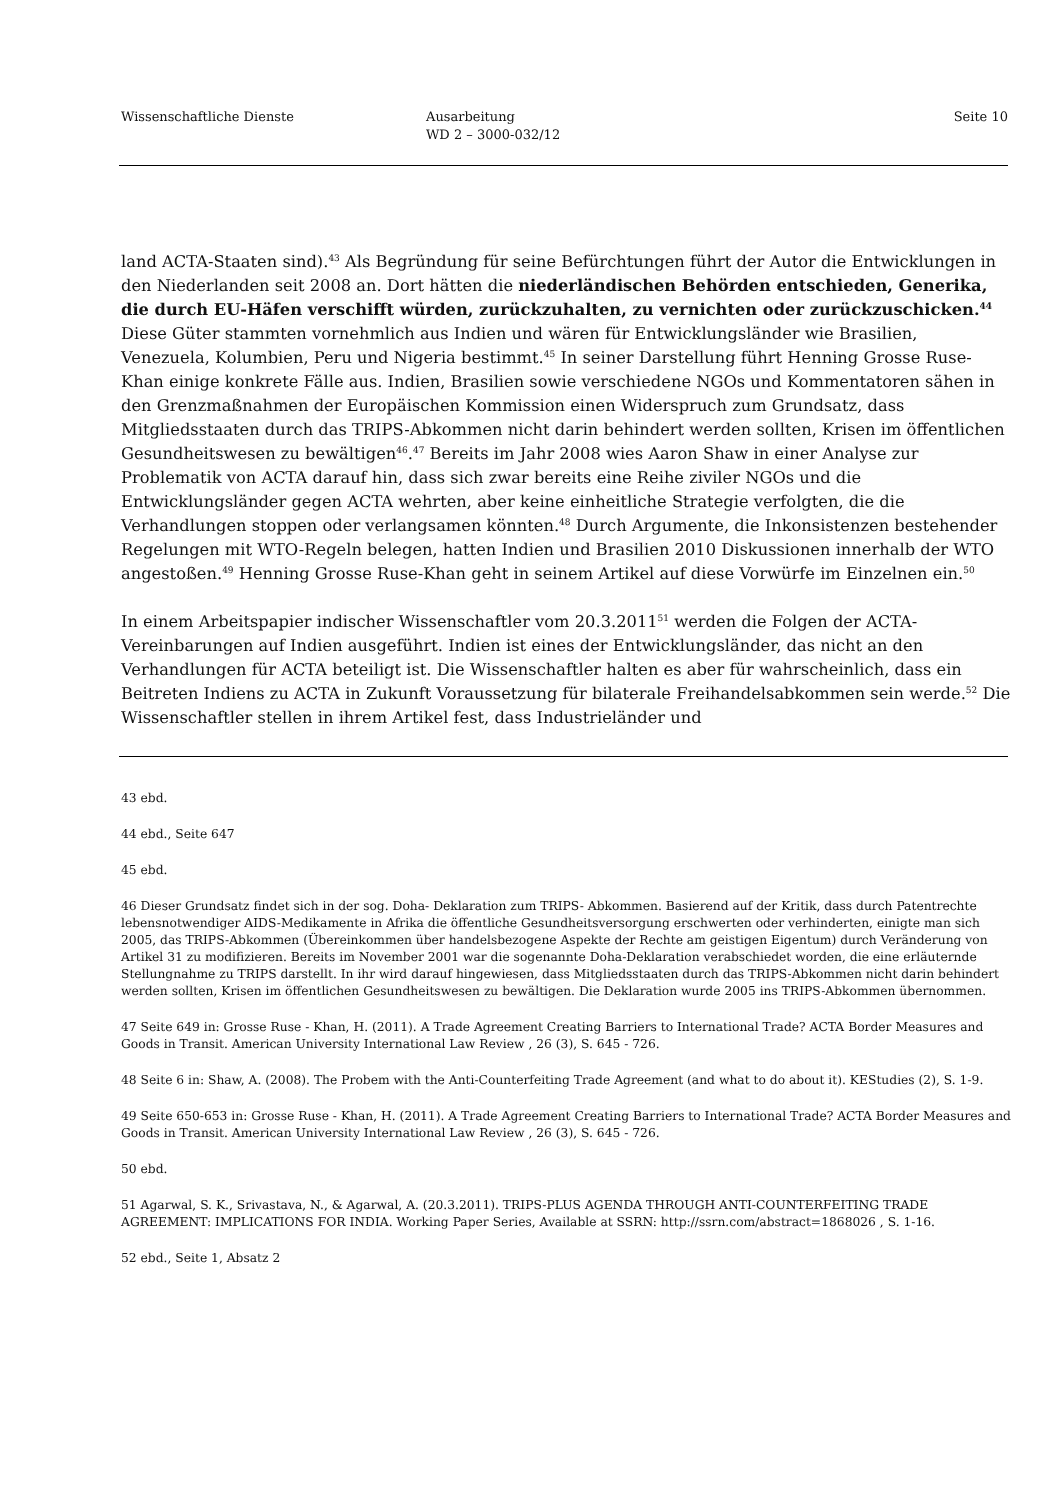Wissenschaftliche Dienste Ausarbeitung
WD 2 – 3000-032/12
Seite 10
land ACTA-Staaten sind).<sup>43</sup> Als Begründung für seine Befürchtungen führt der Autor die Entwicklungen in den Niederlanden seit 2008 an. Dort hätten die niederländischen Behörden entschieden, Generika, die durch EU-Häfen verschifft würden, zurückzuhalten, zu vernichten oder zurückzuschicken.<sup>44</sup> Diese Güter stammten vornehmlich aus Indien und wären für Entwicklungsländer wie Brasilien, Venezuela, Kolumbien, Peru und Nigeria bestimmt.<sup>45</sup> In seiner Darstellung führt Henning Grosse Ruse-Khan einige konkrete Fälle aus. Indien, Brasilien sowie verschiedene NGOs und Kommentatoren sähen in den Grenzmaßnahmen der Europäischen Kommission einen Widerspruch zum Grundsatz, dass Mitgliedsstaaten durch das TRIPS-Abkommen nicht darin behindert werden sollten, Krisen im öffentlichen Gesundheitswesen zu bewältigen<sup>46</sup>.<sup>47</sup> Bereits im Jahr 2008 wies Aaron Shaw in einer Analyse zur Problematik von ACTA darauf hin, dass sich zwar bereits eine Reihe ziviler NGOs und die Entwicklungsländer gegen ACTA wehrten, aber keine einheitliche Strategie verfolgten, die die Verhandlungen stoppen oder verlangsamen könnten.<sup>48</sup> Durch Argumente, die Inkonsistenzen bestehender Regelungen mit WTO-Regeln belegen, hatten Indien und Brasilien 2010 Diskussionen innerhalb der WTO angestoßen.<sup>49</sup> Henning Grosse Ruse-Khan geht in seinem Artikel auf diese Vorwürfe im Einzelnen ein.<sup>50</sup>
In einem Arbeitspapier indischer Wissenschaftler vom 20.3.2011<sup>51</sup> werden die Folgen der ACTA-Vereinbarungen auf Indien ausgeführt. Indien ist eines der Entwicklungsländer, das nicht an den Verhandlungen für ACTA beteiligt ist. Die Wissenschaftler halten es aber für wahrscheinlich, dass ein Beitreten Indiens zu ACTA in Zukunft Voraussetzung für bilaterale Freihandelsabkommen sein werde.<sup>52</sup> Die Wissenschaftler stellen in ihrem Artikel fest, dass Industrieländer und
43 ebd.
44 ebd., Seite 647
45 ebd.
46 Dieser Grundsatz findet sich in der sog. Doha- Deklaration zum TRIPS- Abkommen. Basierend auf der Kritik, dass durch Patentrechte lebensnotwendiger AIDS-Medikamente in Afrika die öffentliche Gesundheitsversorgung erschwerten oder verhinderten, einigte man sich 2005, das TRIPS-Abkommen (Übereinkommen über handelsbezogene Aspekte der Rechte am geistigen Eigentum) durch Veränderung von Artikel 31 zu modifizieren. Bereits im November 2001 war die sogenannte Doha-Deklaration verabschiedet worden, die eine erläuternde Stellungnahme zu TRIPS darstellt. In ihr wird darauf hingewiesen, dass Mitgliedsstaaten durch das TRIPS-Abkommen nicht darin behindert werden sollten, Krisen im öffentlichen Gesundheitswesen zu bewältigen. Die Deklaration wurde 2005 ins TRIPS-Abkommen übernommen.
47 Seite 649 in: Grosse Ruse - Khan, H. (2011). A Trade Agreement Creating Barriers to International Trade? ACTA Border Measures and Goods in Transit. American University International Law Review , 26 (3), S. 645 - 726.
48 Seite 6 in: Shaw, A. (2008). The Probem with the Anti-Counterfeiting Trade Agreement (and what to do about it). KEStudies (2), S. 1-9.
49 Seite 650-653 in: Grosse Ruse - Khan, H. (2011). A Trade Agreement Creating Barriers to International Trade? ACTA Border Measures and Goods in Transit. American University International Law Review , 26 (3), S. 645 - 726.
50 ebd.
51 Agarwal, S. K., Srivastava, N., & Agarwal, A. (20.3.2011). TRIPS-PLUS AGENDA THROUGH ANTI-COUNTERFEITING TRADE AGREEMENT: IMPLICATIONS FOR INDIA. Working Paper Series, Available at SSRN: http://ssrn.com/abstract=1868026 , S. 1-16.
52 ebd., Seite 1, Absatz 2